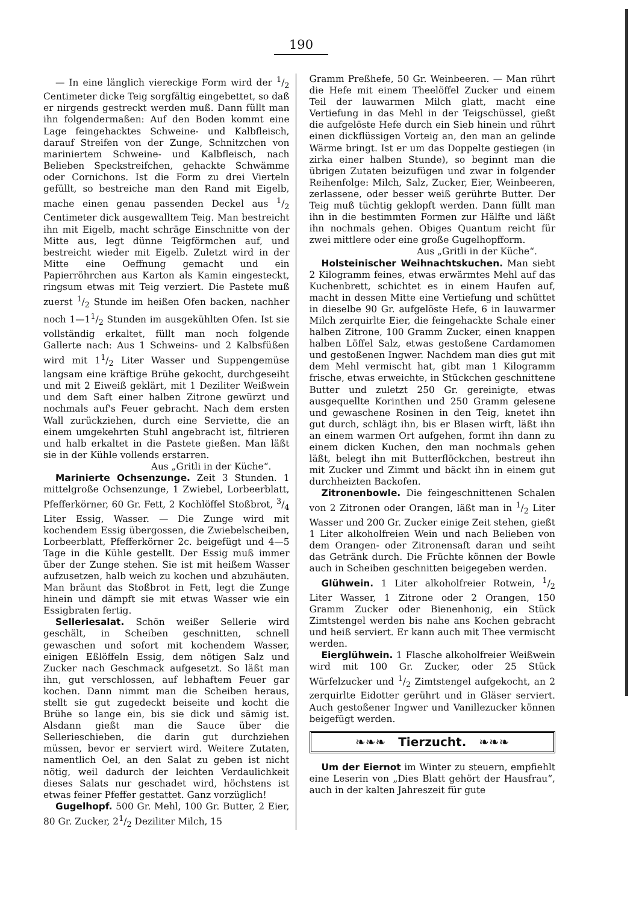190
— In eine länglich viereckige Form wird der 1/2 Centimeter dicke Teig sorgfältig eingebettet, so daß er nirgends gestreckt werden muß. Dann füllt man ihn folgendermaßen: Auf den Boden kommt eine Lage feingehacktes Schweine- und Kalbfleisch, darauf Streifen von der Zunge, Schnitzchen von mariniertem Schweine- und Kalbfleisch, nach Belieben Speckstreifchen, gehackte Schwämme oder Cornichons. Ist die Form zu drei Vierteln gefüllt, so bestreiche man den Rand mit Eigelb, mache einen genau passenden Deckel aus 1/2 Centimeter dick ausgewalltem Teig. Man bestreicht ihn mit Eigelb, macht schräge Einschnitte von der Mitte aus, legt dünne Teigförmchen auf, und bestreicht wieder mit Eigelb. Zuletzt wird in der Mitte eine Oeffnung gemacht und ein Papierröhrchen aus Karton als Kamin eingesteckt, ringsum etwas mit Teig verziert. Die Pastete muß zuerst 1/2 Stunde im heißen Ofen backen, nachher noch 1—11/2 Stunden im ausgekühlten Ofen. Ist sie vollständig erkaltet, füllt man noch folgende Gallerte nach: Aus 1 Schweins- und 2 Kalbsfüßen wird mit 11/2 Liter Wasser und Suppengemüse langsam eine kräftige Brühe gekocht, durchgeseiht und mit 2 Eiweiß geklärt, mit 1 Deziliter Weißwein und dem Saft einer halben Zitrone gewürzt und nochmals auf's Feuer gebracht. Nach dem ersten Wall zurückziehen, durch eine Serviette, die an einem umgekehrten Stuhl angebracht ist, filtrieren und halb erkaltet in die Pastete gießen. Man läßt sie in der Kühle vollends erstarren.
Aus „Gritli in der Küche“.
Marinierte Ochsenzunge. Zeit 3 Stunden. 1 mittelgroße Ochsenzunge, 1 Zwiebel, Lorbeerblatt, Pfefferkörner, 60 Gr. Fett, 2 Kochlöffel Stoßbrot, 3/4 Liter Essig, Wasser. — Die Zunge wird mit kochendem Essig übergossen, die Zwiebelscheiben, Lorbeerblatt, Pfefferkörner 2c. beigefügt und 4—5 Tage in die Kühle gestellt. Der Essig muß immer über der Zunge stehen. Sie ist mit heißem Wasser aufzusetzen, halb weich zu kochen und abzuhäuten. Man bräunt das Stoßbrot in Fett, legt die Zunge hinein und dämpft sie mit etwas Wasser wie ein Essigbraten fertig.
Selleriesalat. Schön weißer Sellerie wird geschält, in Scheiben geschnitten, schnell gewaschen und sofort mit kochendem Wasser, einigen Eßlöffeln Essig, dem nötigen Salz und Zucker nach Geschmack aufgesetzt. So läßt man ihn, gut verschlossen, auf lebhaftem Feuer gar kochen. Dann nimmt man die Scheiben heraus, stellt sie gut zugedeckt beiseite und kocht die Brühe so lange ein, bis sie dick und sämig ist. Alsdann gießt man die Sauce über die Sellerieschieben, die darin gut durchziehen müssen, bevor er serviert wird. Weitere Zutaten, namentlich Oel, an den Salat zu geben ist nicht nötig, weil dadurch der leichten Verdaulichkeit dieses Salats nur geschadet wird, höchstens ist etwas feiner Pfeffer gestattet. Ganz vorzüglich!
Gugelhopf. 500 Gr. Mehl, 100 Gr. Butter, 2 Eier, 80 Gr. Zucker, 21/2 Deziliter Milch, 15
Gramm Preßhefe, 50 Gr. Weinbeeren. — Man rührt die Hefe mit einem Theelöffel Zucker und einem Teil der lauwarmen Milch glatt, macht eine Vertiefung in das Mehl in der Teigschüssel, gießt die aufgelöste Hefe durch ein Sieb hinein und rührt einen dickflüssigen Vorteig an, den man an gelinde Wärme bringt. Ist er um das Doppelte gestiegen (in zirka einer halben Stunde), so beginnt man die übrigen Zutaten beizufügen und zwar in folgender Reihenfolge: Milch, Salz, Zucker, Eier, Weinbeeren, zerlassene, oder besser weiß gerührte Butter. Der Teig muß tüchtig geklopft werden. Dann füllt man ihn in die bestimmten Formen zur Hälfte und läßt ihn nochmals gehen. Obiges Quantum reicht für zwei mittlere oder eine große Gugelhopfform.
Aus „Gritli in der Küche“.
Holsteinischer Weihnachtskuchen. Man siebt 2 Kilogramm feines, etwas erwärmtes Mehl auf das Kuchenbrett, schichtet es in einem Haufen auf, macht in dessen Mitte eine Vertiefung und schüttet in dieselbe 90 Gr. aufgelöste Hefe, 6 in lauwarmer Milch zerquirlte Eier, die feingehackte Schale einer halben Zitrone, 100 Gramm Zucker, einen knappen halben Löffel Salz, etwas gestoßene Cardamomen und gestoßenen Ingwer. Nachdem man dies gut mit dem Mehl vermischt hat, gibt man 1 Kilogramm frische, etwas erweichte, in Stückchen geschnittene Butter und zuletzt 250 Gr. gereinigte, etwas ausgequellte Korinthen und 250 Gramm gelesene und gewaschene Rosinen in den Teig, knetet ihn gut durch, schlägt ihn, bis er Blasen wirft, läßt ihn an einem warmen Ort aufgehen, formt ihn dann zu einem dicken Kuchen, den man nochmals gehen läßt, belegt ihn mit Butterflöckchen, bestreut ihn mit Zucker und Zimmt und bäckt ihn in einem gut durchheizten Backofen.
Zitronenbowle. Die feingeschnittenen Schalen von 2 Zitronen oder Orangen, läßt man in 1/2 Liter Wasser und 200 Gr. Zucker einige Zeit stehen, gießt 1 Liter alkoholfreien Wein und nach Belieben von dem Orangen- oder Zitronensaft daran und seiht das Getränk durch. Die Früchte können der Bowle auch in Scheiben geschnitten beigegeben werden.
Glühwein. 1 Liter alkoholfreier Rotwein, 1/2 Liter Wasser, 1 Zitrone oder 2 Orangen, 150 Gramm Zucker oder Bienenhonig, ein Stück Zimtstengel werden bis nahe ans Kochen gebracht und heiß serviert. Er kann auch mit Thee vermischt werden.
Eierglühwein. 1 Flasche alkoholfreier Weißwein wird mit 100 Gr. Zucker, oder 25 Stück Würfelzucker und 1/2 Zimtstengel aufgekocht, an 2 zerquirlte Eidotter gerührt und in Gläser serviert. Auch gestoßener Ingwer und Vanillezucker können beigefügt werden.
❧❧❧ Tierzucht. ❧❧❧
Um der Eiernot im Winter zu steuern, empfiehlt eine Leserin von „Dies Blatt gehört der Hausfrau“, auch in der kalten Jahreszeit für gute